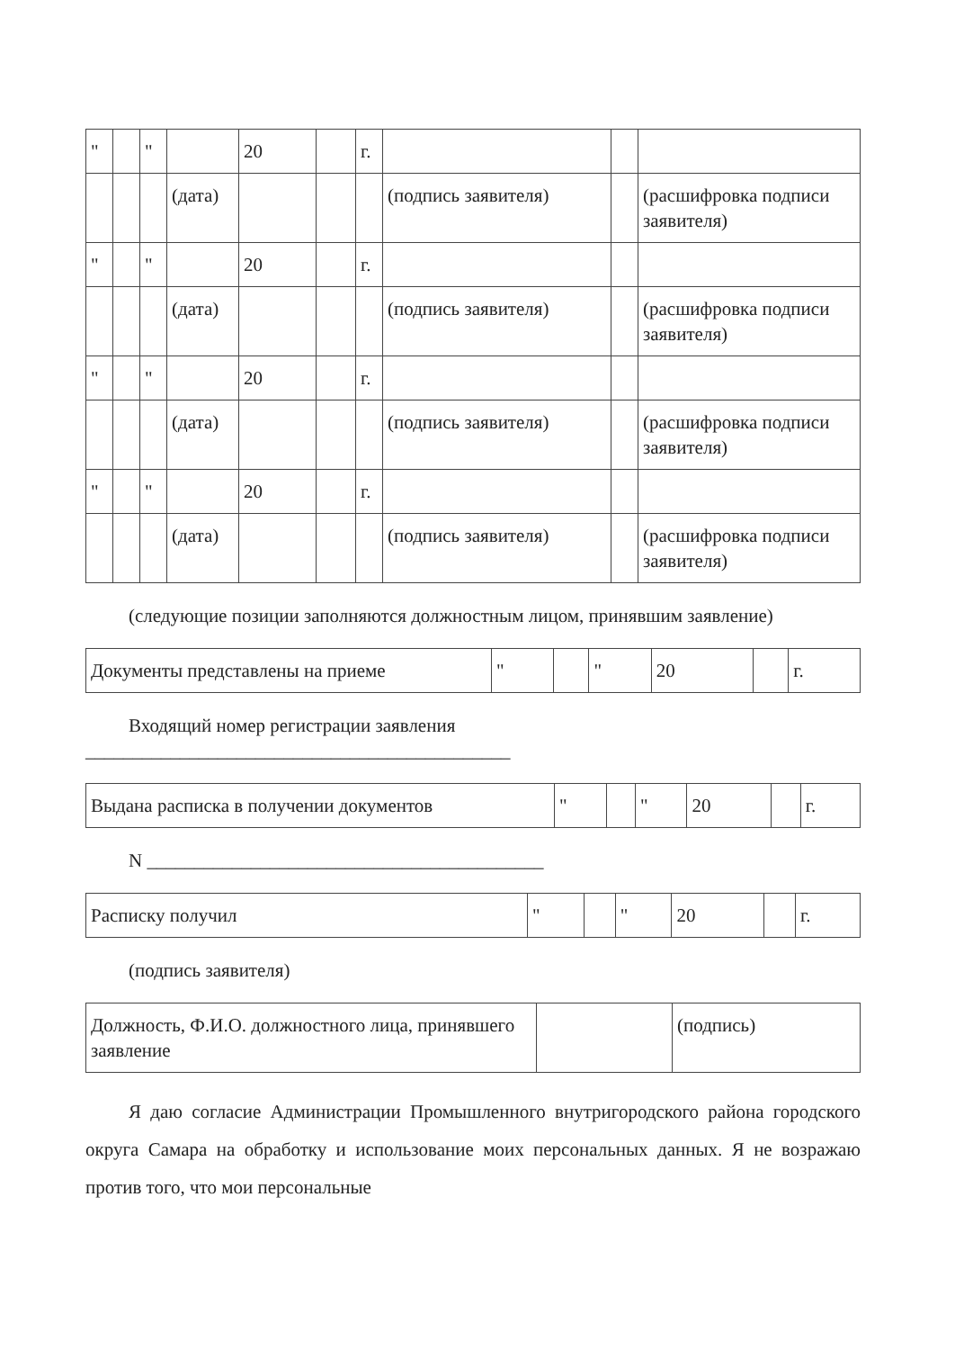| " | | " | | 20 | | г. | | | |
| | | | (дата) | | | | (подпись заявителя) | | (расшифровка подписи заявителя) |
| " | | " | | 20 | | г. | | | |
| | | | (дата) | | | | (подпись заявителя) | | (расшифровка подписи заявителя) |
| " | | " | | 20 | | г. | | | |
| | | | (дата) | | | | (подпись заявителя) | | (расшифровка подписи заявителя) |
| " | | " | | 20 | | г. | | | |
| | | | (дата) | | | | (подпись заявителя) | | (расшифровка подписи заявителя) |
(следующие позиции заполняются должностным лицом, принявшим заявление)
| Документы представлены на приеме | " | | " | 20 | | г. |
Входящий номер регистрации заявления
_____________________________________________
| Выдана расписка в получении документов | " | | " | 20 | | г. |
N __________________________________________
| Расписку получил | " | | " | 20 | | г. |
(подпись заявителя)
| Должность, Ф.И.О. должностного лица, принявшего заявление | | (подпись) |
Я даю согласие Администрации Промышленного внутригородского района городского округа Самара на обработку и использование моих персональных данных. Я не возражаю против того, что мои персональные